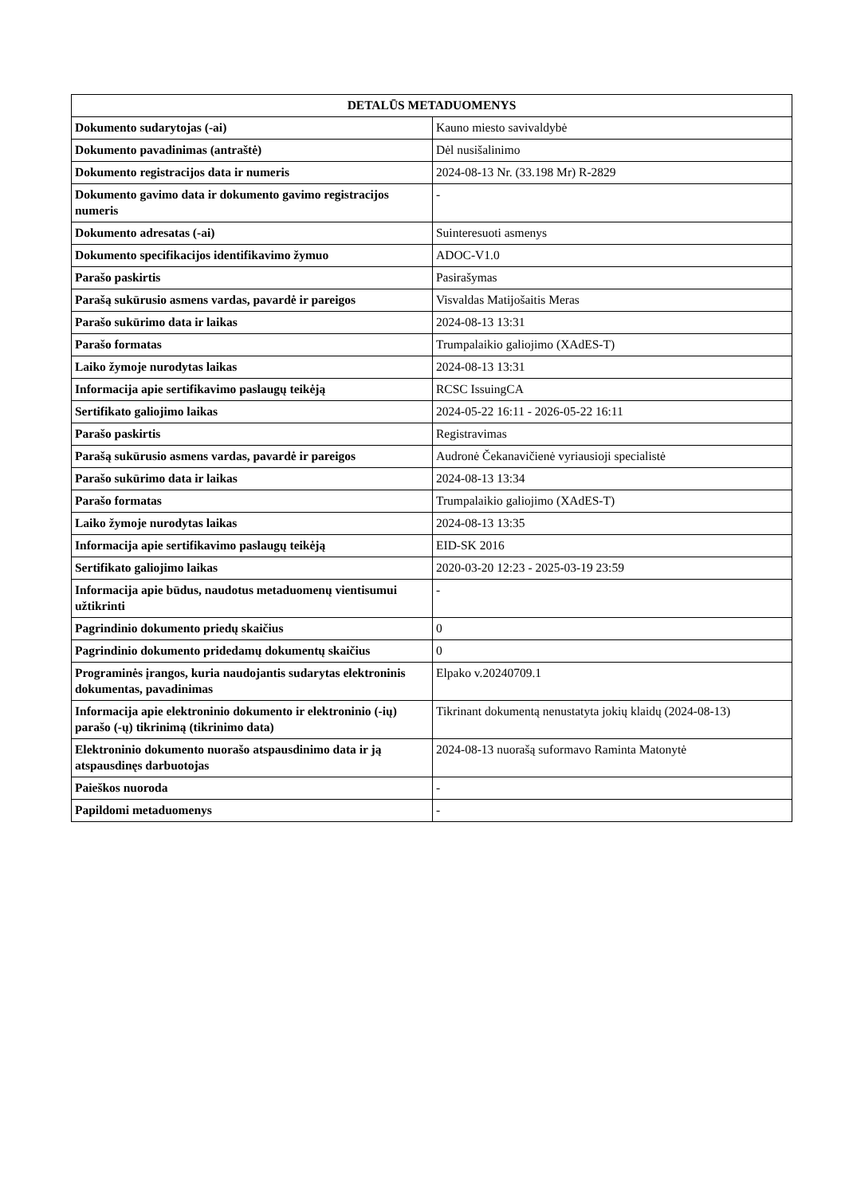| DETALŪS METADUOMENYS | |
| --- | --- |
| Dokumento sudarytojas (-ai) | Kauno miesto savivaldybė |
| Dokumento pavadinimas (antraštė) | Dėl nusišalinimo |
| Dokumento registracijos data ir numeris | 2024-08-13 Nr. (33.198 Mr) R-2829 |
| Dokumento gavimo data ir dokumento gavimo registracijos numeris | - |
| Dokumento adresatas (-ai) | Suinteresuoti asmenys |
| Dokumento specifikacijos identifikavimo žymuo | ADOC-V1.0 |
| Parašo paskirtis | Pasirašymas |
| Parašą sukūrusio asmens vardas, pavardė ir pareigos | Visvaldas Matijošaitis Meras |
| Parašo sukūrimo data ir laikas | 2024-08-13 13:31 |
| Parašo formatas | Trumpalaikio galiojimo (XAdES-T) |
| Laiko žymoje nurodytas laikas | 2024-08-13 13:31 |
| Informacija apie sertifikavimo paslaugų teikėją | RCSC IssuingCA |
| Sertifikato galiojimo laikas | 2024-05-22 16:11 - 2026-05-22 16:11 |
| Parašo paskirtis | Registravimas |
| Parašą sukūrusio asmens vardas, pavardė ir pareigos | Audronė Čekanavičienė vyriausioji specialistė |
| Parašo sukūrimo data ir laikas | 2024-08-13 13:34 |
| Parašo formatas | Trumpalaikio galiojimo (XAdES-T) |
| Laiko žymoje nurodytas laikas | 2024-08-13 13:35 |
| Informacija apie sertifikavimo paslaugų teikėją | EID-SK 2016 |
| Sertifikato galiojimo laikas | 2020-03-20 12:23 - 2025-03-19 23:59 |
| Informacija apie būdus, naudotus metaduomenų vientisumui užtikrinti | - |
| Pagrindinio dokumento priedų skaičius | 0 |
| Pagrindinio dokumento pridedamų dokumentų skaičius | 0 |
| Programinės įrangos, kuria naudojantis sudarytas elektroninis dokumentas, pavadinimas | Elpako v.20240709.1 |
| Informacija apie elektroninio dokumento ir elektroninio (-ių) parašo (-ų) tikrinimą (tikrinimo data) | Tikrinant dokumentą nenustatyta jokių klaidų (2024-08-13) |
| Elektroninio dokumento nuorašo atspausdinimo data ir ją atspausdinęs darbuotojas | 2024-08-13 nuorašą suformavo Raminta Matonytė |
| Paieškos nuoroda | - |
| Papildomi metaduomenys | - |